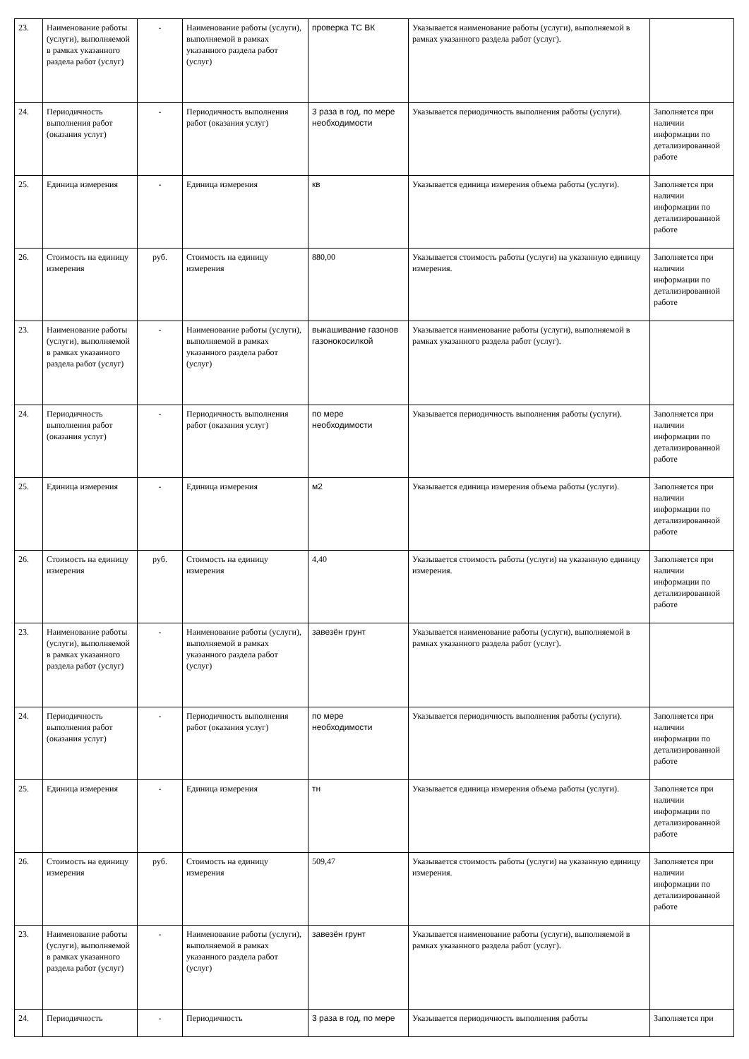| 23. | Наименование работы (услуги), выполняемой в рамках указанного раздела работ (услуг) | - | Наименование работы (услуги), выполняемой в рамках указанного раздела работ (услуг) | проверка ТС ВК | Указывается наименование работы (услуги), выполняемой в рамках указанного раздела работ (услуг). | |
| 24. | Периодичность выполнения работ (оказания услуг) | - | Периодичность выполнения работ (оказания услуг) | 3 раза в год, по мере необходимости | Указывается периодичность выполнения работы (услуги). | Заполняется при наличии информации по детализированной работе |
| 25. | Единица измерения | - | Единица измерения | кв | Указывается единица измерения объема работы (услуги). | Заполняется при наличии информации по детализированной работе |
| 26. | Стоимость на единицу измерения | руб. | Стоимость на единицу измерения | 880,00 | Указывается стоимость работы (услуги) на указанную единицу измерения. | Заполняется при наличии информации по детализированной работе |
| 23. | Наименование работы (услуги), выполняемой в рамках указанного раздела работ (услуг) | - | Наименование работы (услуги), выполняемой в рамках указанного раздела работ (услуг) | выкашивание газонов газонокосилкой | Указывается наименование работы (услуги), выполняемой в рамках указанного раздела работ (услуг). | |
| 24. | Периодичность выполнения работ (оказания услуг) | - | Периодичность выполнения работ (оказания услуг) | по мере необходимости | Указывается периодичность выполнения работы (услуги). | Заполняется при наличии информации по детализированной работе |
| 25. | Единица измерения | - | Единица измерения | м2 | Указывается единица измерения объема работы (услуги). | Заполняется при наличии информации по детализированной работе |
| 26. | Стоимость на единицу измерения | руб. | Стоимость на единицу измерения | 4,40 | Указывается стоимость работы (услуги) на указанную единицу измерения. | Заполняется при наличии информации по детализированной работе |
| 23. | Наименование работы (услуги), выполняемой в рамках указанного раздела работ (услуг) | - | Наименование работы (услуги), выполняемой в рамках указанного раздела работ (услуг) | завезён грунт | Указывается наименование работы (услуги), выполняемой в рамках указанного раздела работ (услуг). | |
| 24. | Периодичность выполнения работ (оказания услуг) | - | Периодичность выполнения работ (оказания услуг) | по мере необходимости | Указывается периодичность выполнения работы (услуги). | Заполняется при наличии информации по детализированной работе |
| 25. | Единица измерения | - | Единица измерения | тн | Указывается единица измерения объема работы (услуги). | Заполняется при наличии информации по детализированной работе |
| 26. | Стоимость на единицу измерения | руб. | Стоимость на единицу измерения | 509,47 | Указывается стоимость работы (услуги) на указанную единицу измерения. | Заполняется при наличии информации по детализированной работе |
| 23. | Наименование работы (услуги), выполняемой в рамках указанного раздела работ (услуг) | - | Наименование работы (услуги), выполняемой в рамках указанного раздела работ (услуг) | завезён грунт | Указывается наименование работы (услуги), выполняемой в рамках указанного раздела работ (услуг). | |
| 24. | Периодичность | - | Периодичность | 3 раза в год, по мере | Указывается периодичность выполнения работы | Заполняется при |